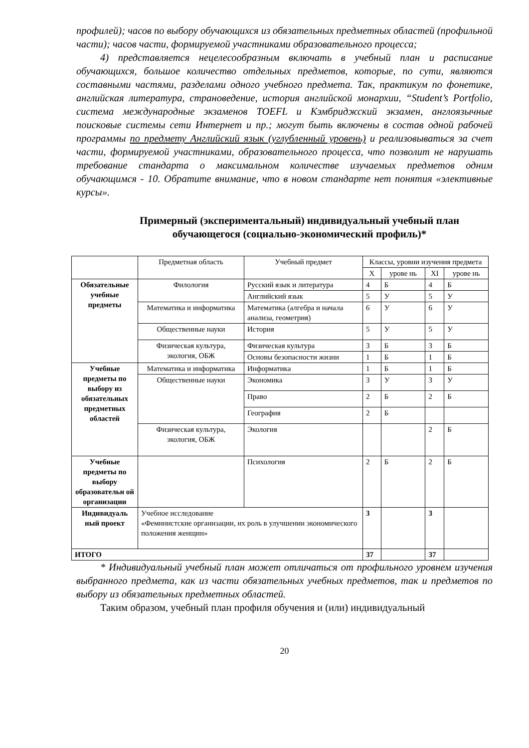профилей); часов по выбору обучающихся из обязательных предметных областей (профильной части); часов части, формируемой участниками образовательного процесса;
4) представляется нецелесообразным включать в учебный план и расписание обучающихся, большое количество отдельных предметов, которые, по сути, являются составными частями, разделами одного учебного предмета. Так, практикум по фонетике, английская литература, страноведение, история английской монархии, “Student’s Portfolio, система международные экзаменов TOEFL и Кэмбриджский экзамен, англоязычные поисковые системы сети Интернет и пр.; могут быть включены в состав одной рабочей программы по предмету Английский язык (углубленный уровень) и реализовываться за счет части, формируемой участниками, образовательного процесса, что позволит не нарушать требование стандарта о максимальном количестве изучаемых предметов одним обучающимся - 10. Обратите внимание, что в новом стандарте нет понятия «элективные курсы».
Примерный (экспериментальный) индивидуальный учебный план обучающегося (социально-экономический профиль)*
| | Предметная область | Учебный предмет | Классы, уровни изучения предмета | | | |
| | | | X | урове нь | XI | урове нь |
| Обязательные учебные предметы | Филология | Русский язык и литература | 4 | Б | 4 | Б |
| | | Английский язык | 5 | У | 5 | У |
| | Математика и информатика | Математика (алгебра и начала анализа, геометрия) | 6 | У | 6 | У |
| | Общественные науки | История | 5 | У | 5 | У |
| | Физическая культура, экология, ОБЖ | Физическая культура | 3 | Б | 3 | Б |
| | | Основы безопасности жизни | 1 | Б | 1 | Б |
| Учебные предметы по выбору из обязательных предметных областей | Математика и информатика | Информатика | 1 | Б | 1 | Б |
| | Общественные науки | Экономика | 3 | У | 3 | У |
| | | Право | 2 | Б | 2 | Б |
| | | География | 2 | Б | | |
| | Физическая культура, экология, ОБЖ | Экология | | | 2 | Б |
| Учебные предметы по выбору образовательн ой организации | | Психология | 2 | Б | 2 | Б |
| Индивидуаль ный проект | Учебное исследование «Феминистские организации, их роль в улучшении экономического положения женщин» | | 3 | | 3 | |
| ИТОГО | | | 37 | | 37 | |
* Индивидуальный учебный план может отличаться от профильного уровнем изучения выбранного предмета, как из части обязательных учебных предметов, так и предметов по выбору из обязательных предметных областей.
Таким образом, учебный план профиля обучения и (или) индивидуальный
20